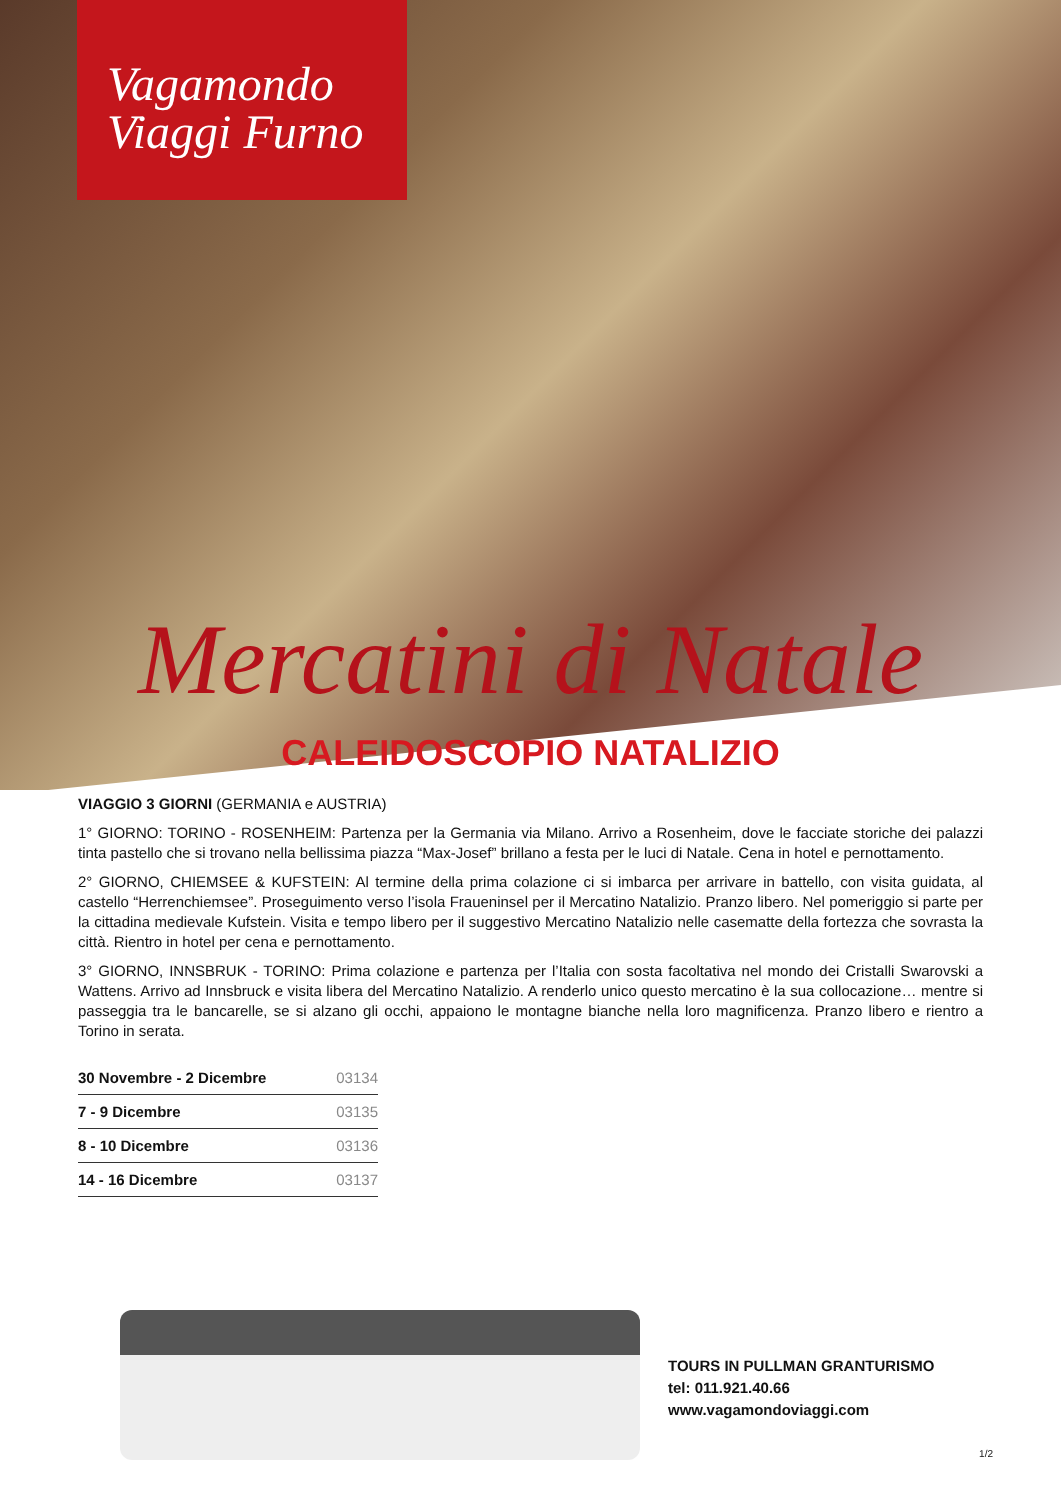Vagamondo
Viaggi Furno
Mercatini di Natale
CALEIDOSCOPIO NATALIZIO
VIAGGIO 3 GIORNI (GERMANIA e AUSTRIA)
1° GIORNO: TORINO - ROSENHEIM: Partenza per la Germania via Milano. Arrivo a Rosenheim, dove le facciate storiche dei palazzi tinta pastello che si trovano nella bellissima piazza “Max-Josef” brillano a festa per le luci di Natale. Cena in hotel e pernottamento.
2° GIORNO, CHIEMSEE & KUFSTEIN: Al termine della prima colazione ci si imbarca per arrivare in battello, con visita guidata, al castello “Herrenchiemsee”. Proseguimento verso l’isola Fraueninsel per il Mercatino Natalizio. Pranzo libero. Nel pomeriggio si parte per la cittadina medievale Kufstein. Visita e tempo libero per il suggestivo Mercatino Natalizio nelle casematte della fortezza che sovrasta la città. Rientro in hotel per cena e pernottamento.
3° GIORNO, INNSBRUK - TORINO: Prima colazione e partenza per l’Italia con sosta facoltativa nel mondo dei Cristalli Swarovski a Wattens. Arrivo ad Innsbruck e visita libera del Mercatino Natalizio. A renderlo unico questo mercatino è la sua collocazione… mentre si passeggia tra le bancarelle, se si alzano gli occhi, appaiono le montagne bianche nella loro magnificenza. Pranzo libero e rientro a Torino in serata.
| 30 Novembre - 2 Dicembre | 03134 |
| 7 - 9 Dicembre | 03135 |
| 8 - 10 Dicembre | 03136 |
| 14 - 16 Dicembre | 03137 |
TOURS IN PULLMAN GRANTURISMO
tel: 011.921.40.66
www.vagamondoviaggi.com
1/2